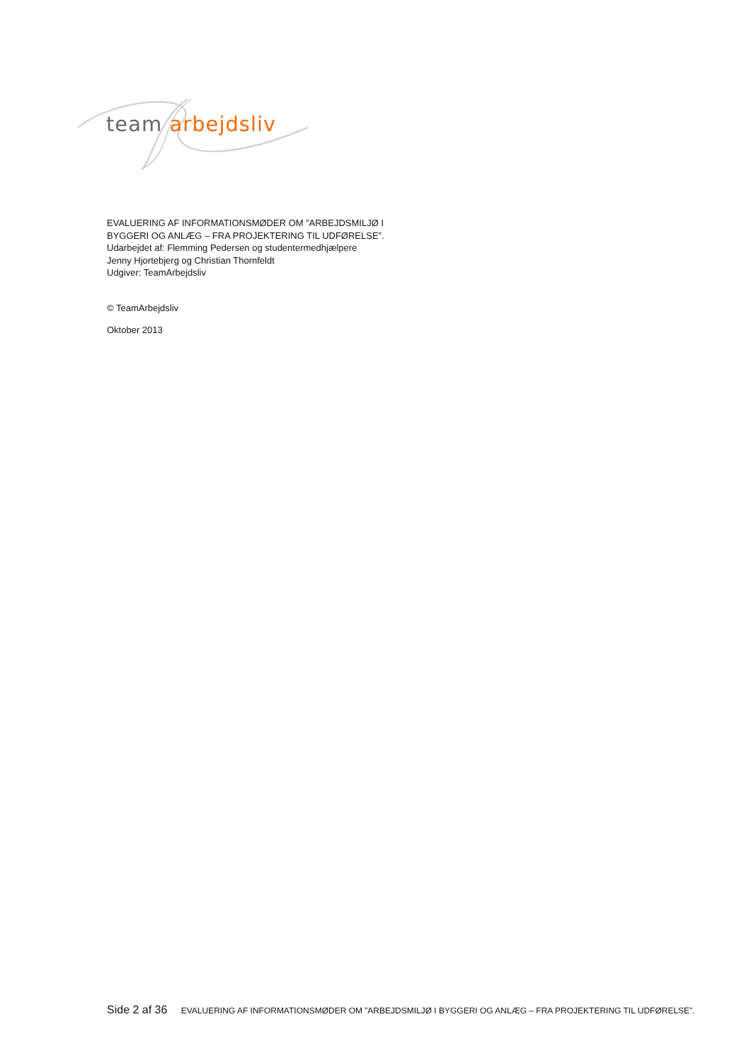team arbejdsliv
EVALUERING AF INFORMATIONSMØDER OM ”ARBEJDSMILJØ I
BYGGERI OG ANLÆG – FRA PROJEKTERING TIL UDFØRELSE”.
Udarbejdet af: Flemming Pedersen og studentermedhjælpere
Jenny Hjortebjerg og Christian Thornfeldt
Udgiver: TeamArbejdsliv
© TeamArbejdsliv
Oktober 2013
Side 2 af 36 EVALUERING AF INFORMATIONSMØDER OM ”ARBEJDSMILJØ I BYGGERI OG ANLÆG – FRA PROJEKTERING TIL UDFØRELSE”.